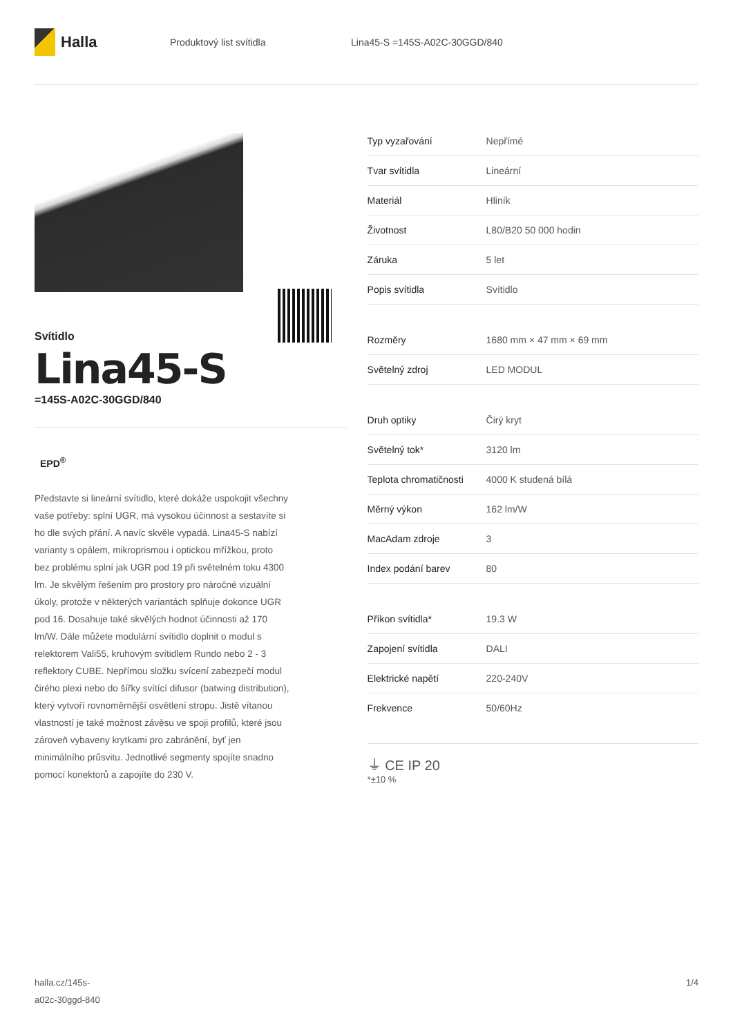Halla
Produktový list svítidla Lina45-S =145S-A02C-30GGD/840
Svítidlo
Lina45-S
=145S-A02C-30GGD/840
EPD<sup>®</sup>
Představte si lineární svítidlo, které dokáže uspokojit všechny vaše potřeby: splní UGR, má vysokou účinnost a sestavíte si ho dle svých přání. A navíc skvěle vypadá. Lina45-S nabízí varianty s opálem, mikroprismou i optickou mřížkou, proto bez problému splní jak UGR pod 19 při světelném toku 4300 lm. Je skvělým řešením pro prostory pro náročné vizuální úkoly, protože v některých variantách splňuje dokonce UGR pod 16. Dosahuje také skvělých hodnot účinnosti až 170 lm/W. Dále můžete modulární svítidlo doplnit o modul s relektorem Vali55, kruhovým svítidlem Rundo nebo 2 - 3 reflektory CUBE. Nepřímou složku svícení zabezpečí modul čirého plexi nebo do šířky svítící difusor (batwing distribution), který vytvoří rovnoměrnější osvětlení stropu. Jistě vítanou vlastností je také možnost závěsu ve spoji profilů, které jsou zároveň vybaveny krytkami pro zabránění, byť jen minimálního průsvitu. Jednotlivé segmenty spojíte snadno pomocí konektorů a zapojíte do 230 V.
| Typ vyzařování | Nepřímé |
| Tvar svítidla | Lineární |
| Materiál | Hliník |
| Životnost | L80/B20 50 000 hodin |
| Záruka | 5 let |
| Popis svítidla | Svítidlo |
| Rozměry | 1680 mm × 47 mm × 69 mm |
| Světelný zdroj | LED MODUL |
| Druh optiky | Čirý kryt |
| Světelný tok* | 3120 lm |
| Teplota chromatičnosti | 4000 K studená bílá |
| Měrný výkon | 162 lm/W |
| MacAdam zdroje | 3 |
| Index podání barev | 80 |
| Příkon svítidla* | 19.3 W |
| Zapojení svítidla | DALI |
| Elektrické napětí | 220-240V |
| Frekvence | 50/60Hz |
⏚ CE IP 20
*±10 %
halla.cz/145s-
a02c-30ggd-840
1/4